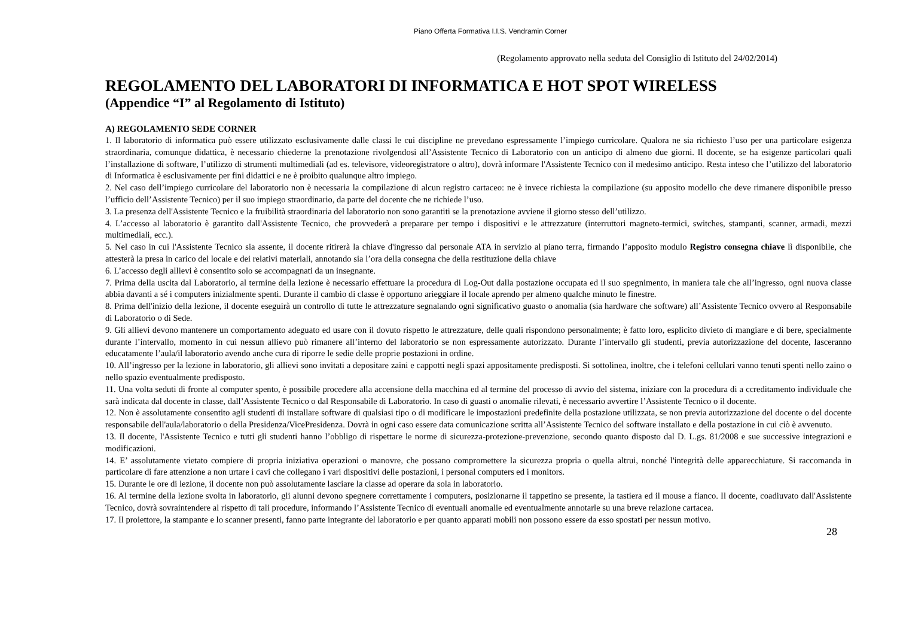Piano Offerta Formativa I.I.S. Vendramin Corner
(Regolamento approvato nella seduta del Consiglio di Istituto del 24/02/2014)
REGOLAMENTO DEL LABORATORI DI INFORMATICA E HOT SPOT WIRELESS
(Appendice “I” al Regolamento di Istituto)
A) REGOLAMENTO SEDE CORNER
1. Il laboratorio di informatica può essere utilizzato esclusivamente dalle classi le cui discipline ne prevedano espressamente l’impiego curricolare. Qualora ne sia richiesto l’uso per una particolare esigenza straordinaria, comunque didattica, è necessario chiederne la prenotazione rivolgendosi all’Assistente Tecnico di Laboratorio con un anticipo di almeno due giorni. Il docente, se ha esigenze particolari quali l’installazione di software, l’utilizzo di strumenti multimediali (ad es. televisore, videoregistratore o altro), dovrà informare l'Assistente Tecnico con il medesimo anticipo. Resta inteso che l’utilizzo del laboratorio di Informatica è esclusivamente per fini didattici e ne è proibito qualunque altro impiego.
2. Nel caso dell’impiego curricolare del laboratorio non è necessaria la compilazione di alcun registro cartaceo: ne è invece richiesta la compilazione (su apposito modello che deve rimanere disponibile presso l’ufficio dell’Assistente Tecnico) per il suo impiego straordinario, da parte del docente che ne richiede l’uso.
3. La presenza dell'Assistente Tecnico e la fruibilità straordinaria del laboratorio non sono garantiti se la prenotazione avviene il giorno stesso dell’utilizzo.
4. L’accesso al laboratorio è garantito dall'Assistente Tecnico, che provvederà a preparare per tempo i dispositivi e le attrezzature (interruttori magneto-termici, switches, stampanti, scanner, armadi, mezzi multimediali, ecc.).
5. Nel caso in cui l'Assistente Tecnico sia assente, il docente ritirerà la chiave d'ingresso dal personale ATA in servizio al piano terra, firmando l’apposito modulo Registro consegna chiave lì disponibile, che attesterà la presa in carico del locale e dei relativi materiali, annotando sia l’ora della consegna che della restituzione della chiave
6. L’accesso degli allievi è consentito solo se accompagnati da un insegnante.
7. Prima della uscita dal Laboratorio, al termine della lezione è necessario effettuare la procedura di Log-Out dalla postazione occupata ed il suo spegnimento, in maniera tale che all’ingresso, ogni nuova classe abbia davanti a sé i computers inizialmente spenti. Durante il cambio di classe è opportuno arieggiare il locale aprendo per almeno qualche minuto le finestre.
8. Prima dell'inizio della lezione, il docente eseguirà un controllo di tutte le attrezzature segnalando ogni significativo guasto o anomalia (sia hardware che software) all’Assistente Tecnico ovvero al Responsabile di Laboratorio o di Sede.
9. Gli allievi devono mantenere un comportamento adeguato ed usare con il dovuto rispetto le attrezzature, delle quali rispondono personalmente; è fatto loro, esplicito divieto di mangiare e di bere, specialmente durante l’intervallo, momento in cui nessun allievo può rimanere all’interno del laboratorio se non espressamente autorizzato. Durante l’intervallo gli studenti, previa autorizzazione del docente, lasceranno educatamente l’aula/il laboratorio avendo anche cura di riporre le sedie delle proprie postazioni in ordine.
10. All’ingresso per la lezione in laboratorio, gli allievi sono invitati a depositare zaini e cappotti negli spazi appositamente predisposti. Si sottolinea, inoltre, che i telefoni cellulari vanno tenuti spenti nello zaino o nello spazio eventualmente predisposto.
11. Una volta seduti di fronte al computer spento, è possibile procedere alla accensione della macchina ed al termine del processo di avvio del sistema, iniziare con la procedura di a ccreditamento individuale che sarà indicata dal docente in classe, dall’Assistente Tecnico o dal Responsabile di Laboratorio. In caso di guasti o anomalie rilevati, è necessario avvertire l’Assistente Tecnico o il docente.
12. Non è assolutamente consentito agli studenti di installare software di qualsiasi tipo o di modificare le impostazioni predefinite della postazione utilizzata, se non previa autorizzazione del docente o del docente responsabile dell'aula/laboratorio o della Presidenza/VicePresidenza. Dovrà in ogni caso essere data comunicazione scritta all’Assistente Tecnico del software installato e della postazione in cui ciò è avvenuto.
13. Il docente, l'Assistente Tecnico e tutti gli studenti hanno l’obbligo di rispettare le norme di sicurezza-protezione-prevenzione, secondo quanto disposto dal D. L.gs. 81/2008 e sue successive integrazioni e modificazioni.
14. E’ assolutamente vietato compiere di propria iniziativa operazioni o manovre, che possano compromettere la sicurezza propria o quella altrui, nonché l'integrità delle apparecchiature. Si raccomanda in particolare di fare attenzione a non urtare i cavi che collegano i vari dispositivi delle postazioni, i personal computers ed i monitors.
15. Durante le ore di lezione, il docente non può assolutamente lasciare la classe ad operare da sola in laboratorio.
16. Al termine della lezione svolta in laboratorio, gli alunni devono spegnere correttamente i computers, posizionarne il tappetino se presente, la tastiera ed il mouse a fianco. Il docente, coadiuvato dall'Assistente Tecnico, dovrà sovraintendere al rispetto di tali procedure, informando l’Assistente Tecnico di eventuali anomalie ed eventualmente annotarle su una breve relazione cartacea.
17. Il proiettore, la stampante e lo scanner presenti, fanno parte integrante del laboratorio e per quanto apparati mobili non possono essere da esso spostati per nessun motivo.
28